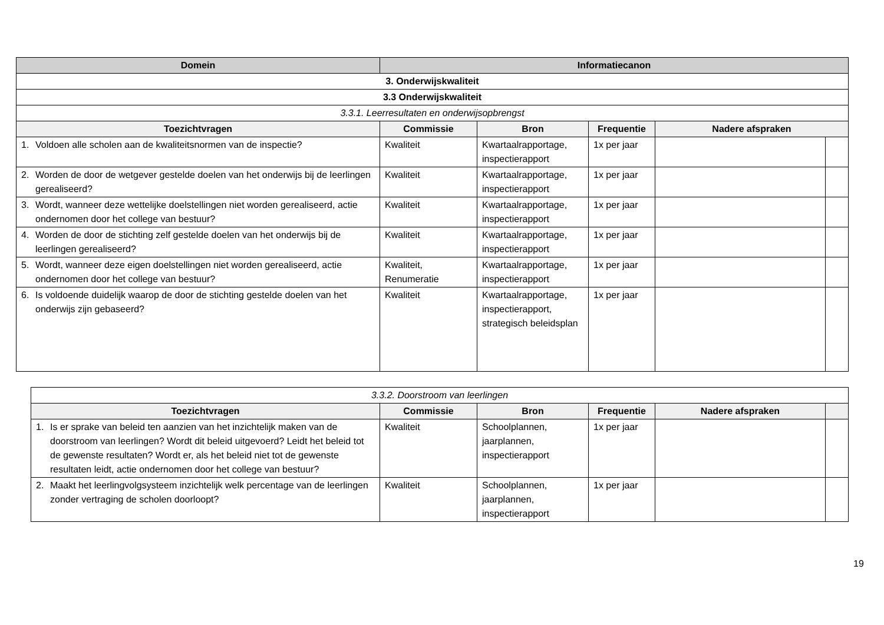| Domein | Informatiecanon | | | | |
| --- | --- | --- | --- | --- | --- |
| 3. Onderwijskwaliteit | | | | | |
| 3.3 Onderwijskwaliteit | | | | | |
| 3.3.1. Leerresultaten en onderwijsopbrengst | | | | | |
| Toezichtvragen | Commissie | Bron | Frequentie | Nadere afspraken | |
| 1. Voldoen alle scholen aan de kwaliteitsnormen van de inspectie? | Kwaliteit | Kwartaalrapportage, inspectierapport | 1x per jaar | | |
| 2. Worden de door de wetgever gestelde doelen van het onderwijs bij de leerlingen gerealiseerd? | Kwaliteit | Kwartaalrapportage, inspectierapport | 1x per jaar | | |
| 3. Wordt, wanneer deze wettelijke doelstellingen niet worden gerealiseerd, actie ondernomen door het college van bestuur? | Kwaliteit | Kwartaalrapportage, inspectierapport | 1x per jaar | | |
| 4. Worden de door de stichting zelf gestelde doelen van het onderwijs bij de leerlingen gerealiseerd? | Kwaliteit | Kwartaalrapportage, inspectierapport | 1x per jaar | | |
| 5. Wordt, wanneer deze eigen doelstellingen niet worden gerealiseerd, actie ondernomen door het college van bestuur? | Kwaliteit, Renumeratie | Kwartaalrapportage, inspectierapport | 1x per jaar | | |
| 6. Is voldoende duidelijk waarop de door de stichting gestelde doelen van het onderwijs zijn gebaseerd? | Kwaliteit | Kwartaalrapportage, inspectierapport, strategisch beleidsplan | 1x per jaar | | |
| 3.3.2. Doorstroom van leerlingen | | | | | |
| Toezichtvragen | Commissie | Bron | Frequentie | Nadere afspraken | |
| 1. Is er sprake van beleid ten aanzien van het inzichtelijk maken van de doorstroom van leerlingen? Wordt dit beleid uitgevoerd? Leidt het beleid tot de gewenste resultaten? Wordt er, als het beleid niet tot de gewenste resultaten leidt, actie ondernomen door het college van bestuur? | Kwaliteit | Schoolplannen, jaarplannen, inspectierapport | 1x per jaar | | |
| 2. Maakt het leerlingvolgsysteem inzichtelijk welk percentage van de leerlingen zonder vertraging de scholen doorloopt? | Kwaliteit | Schoolplannen, jaarplannen, inspectierapport | 1x per jaar | | |
19